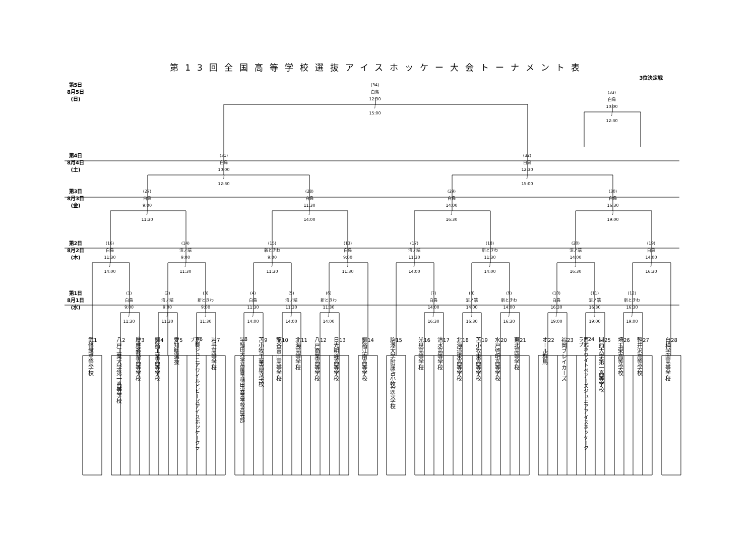第13回全国高等学校選抜アイスホッケー大会トーナメント表
3位決定戦
第5日
8月5日
(日)
(34)
白鳥
12:30
∫
15:00
(33)
白鳥
10:00
∫
12:30
第4日
8月4日
(土)
(31)
白鳥
10:00
∫
12:30
(32)
白鳥
12:30
∫
15:00
第3日
8月3日
(金)
(27)
白鳥
9:00
∫
11:30
(28)
白鳥
11:30
∫
14:00
(29)
白鳥
14:00
∫
16:30
(30)
白鳥
16:30
∫
19:00
第2日
8月2日
(木)
(16)
白鳥
11:30
∫
14:00
(14)
沼ノ端
9:00
∫
11:30
(15)
新ときわ
9:00
∫
11:30
(13)
白鳥
9:00
∫
11:30
(17)
沼ノ端
11:30
∫
14:00
(18)
新ときわ
11:30
∫
14:00
(20)
沼ノ端
14:00
∫
16:30
(19)
白鳥
14:00
∫
16:30
第1日
8月1日
(水)
(1)
白鳥
9:00
∫
11:30
(2)
沼ノ端
9:00
∫
11:30
(3)
新ときわ
9:00
∫
11:30
(4)
白鳥
11:30
∫
14:00
(5)
沼ノ端
11:30
∫
14:00
(6)
新ときわ
11:30
∫
14:00
(7)
白鳥
14:00
∫
16:30
(8)
沼ノ端
14:00
∫
16:30
(9)
新ときわ
14:00
∫
16:30
(10)
白鳥
16:30
∫
19:00
(11)
沼ノ端
16:30
∫
19:00
(12)
新ときわ
16:30
∫
19:00
1
武修館高等学校
2
八戸工業大学第一高等学校
3
慶應義塾高等学校
4
釧路工業高等学校
5
愛知県選抜
6
京都ジュニアワイルドビーズアイスホッケークラブ
7
岩手高等学校
8
早稲田大学系属早稲田実業学校高等部
9
苫小牧工業高等学校
10
龍谷富山高等学校
11
北海高等学校
12
八戸商業高等学校
13
日光明峰高等学校
14
釧路江南高等学校
15
駒澤大学附属苫小牧高等学校
16
光泉高等学校
17
清水高等学校
18
北海道栄高等学校
19
苫小牧東高等学校
20
水戸啓明高等学校
21
東北高等学校
22
オール群馬
23
福岡ブレイカーズ
24
西武ホワイトベアーズジュニアアイスホッケークラブ
25
関西大学第一高等学校
26
埼玉栄高等学校
27
軽井沢高等学校
28
白樺学園高等学校